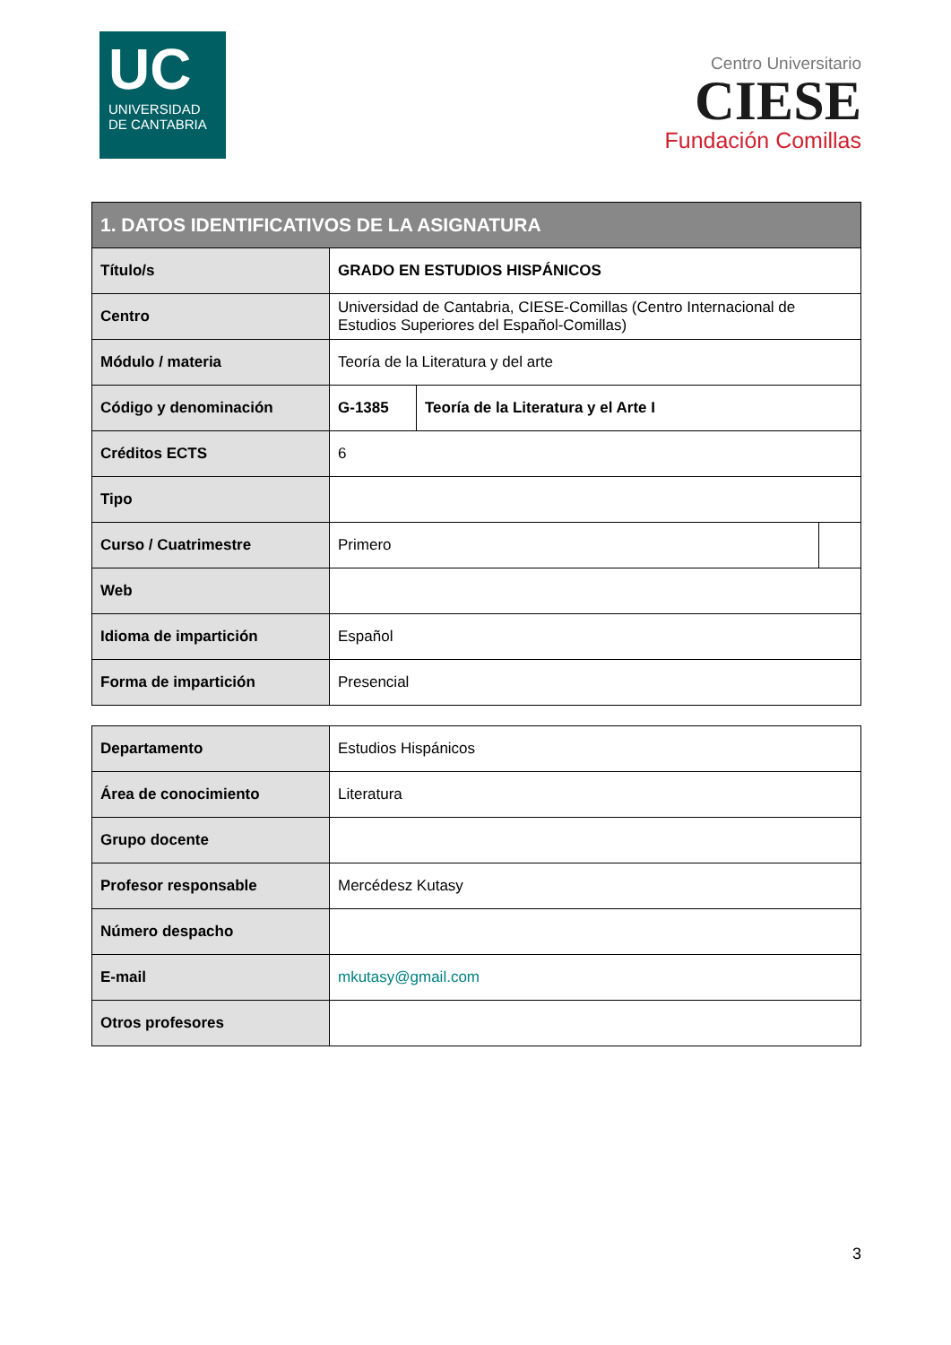UC
UNIVERSIDAD
DE CANTABRIA
Centro Universitario
CIESE
Fundación Comillas
| 1. DATOS IDENTIFICATIVOS DE LA ASIGNATURA | | | |
| --- | --- | --- | --- |
| Título/s | GRADO EN ESTUDIOS HISPÁNICOS | | |
| Centro | Universidad de Cantabria, CIESE-Comillas (Centro Internacional de Estudios Superiores del Español-Comillas) | | |
| Módulo / materia | Teoría de la Literatura y del arte | | |
| Código y denominación | G-1385 | Teoría de la Literatura y el Arte I | |
| Créditos ECTS | 6 | | |
| Tipo | | | |
| Curso / Cuatrimestre | Primero | | |
| Web | | | |
| Idioma de impartición | Español | | |
| Forma de impartición | Presencial | | |
| Departamento | Estudios Hispánicos |
| Área de conocimiento | Literatura |
| Grupo docente | |
| Profesor responsable | Mercédesz Kutasy |
| Número despacho | |
| E-mail | mkutasy@gmail.com |
| Otros profesores | |
3